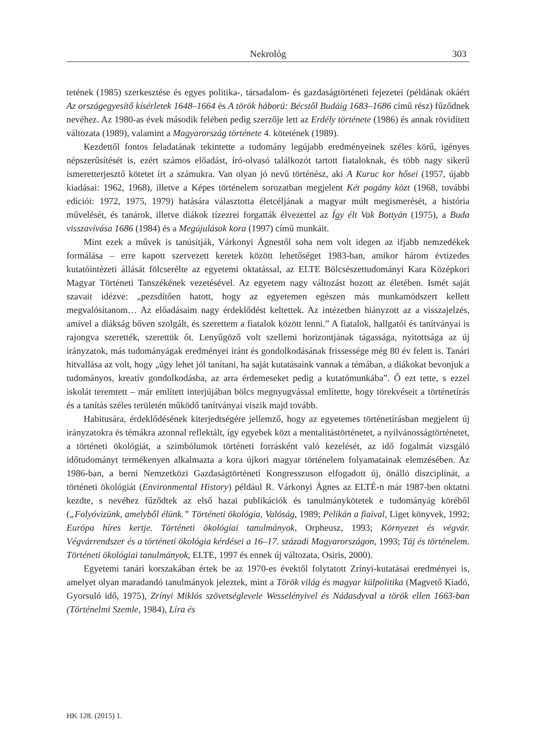Nekrológ 303
tetének (1985) szerkesztése és egyes politika-, társadalom- és gazdaságtörténeti fejezetei (példának okáért Az országegyesítő kísérletek 1648–1664 és A török háború: Bécstől Budáig 1683–1686 című rész) fűződnek nevéhez. Az 1980-as évek második felében pedig szerzője lett az Erdély története (1986) és annak rövidített változata (1989), valamint a Magyarország története 4. kötetének (1989).
Kezdettől fontos feladatának tekintette a tudomány legújabb eredményeinek széles körű, igényes népszerűsítését is, ezért számos előadást, író-olvasó találkozót tartott fiataloknak, és több nagy sikerű ismeretterjesztő kötetet írt a számukra. Van olyan jó nevű történész, aki A Kuruc kor hősei (1957, újabb kiadásai: 1962, 1968), illetve a Képes történelem sorozatban megjelent Két pogány közt (1968, további edíciói: 1972, 1975, 1979) hatására választotta életcéljának a magyar múlt megismerését, a história művelését, és tanárok, illetve diákok tízezrei forgatták élvezettel az Így élt Vak Bottyán (1975), a Buda visszavívása 1686 (1984) és a Megújulások kora (1997) című munkáit.
Mint ezek a művek is tanúsítják, Várkonyi Ágnestől soha nem volt idegen az ifjabb nemzedékek formálása – erre kapott szervezett keretek között lehetőséget 1983-ban, amikor három évtizedes kutatóintézeti állását fölcserélte az egyetemi oktatással, az ELTE Bölcsészettudományi Kara Középkori Magyar Történeti Tanszékének vezetésével. Az egyetem nagy változást hozott az életében. Ismét saját szavait idézve: „pezsdítően hatott, hogy az egyetemen egészen más munkamódszert kellett megvalósítanom… Az előadásaim nagy érdeklődést keltettek. Az intézetben hiányzott az a visszajelzés, amivel a diákság bőven szolgált, és szerettem a fiatalok között lenni.” A fiatalok, hallgatói és tanítványai is rajongva szerették, szerettük őt. Lenyűgöző volt szellemi horizontjának tágassága, nyitottsága az új irányzatok, más tudományágak eredményei iránt és gondolkodásának frissessége még 80 év felett is. Tanári hitvallása az volt, hogy „úgy lehet jól tanítani, ha saját kutatásaink vannak a témában, a diákokat bevonjuk a tudományos, kreatív gondolkodásba, az arra érdemeseket pedig a kutatómunkába”. Ő ezt tette, s ezzel iskolát teremtett – már említett interjújában bölcs megnyugvással említette, hogy törekvéseit a történetírás és a tanítás széles területén működő tanítványai viszik majd tovább.
Habitusára, érdeklődésének kiterjedtségére jellemző, hogy az egyetemes történetírásban megjelent új irányzatokra és témákra azonnal reflektált, így egyebek közt a mentalitástörténetet, a nyilvánosságtörténetet, a történeti ökológiát, a szimbólumok történeti forrásként való kezelését, az idő fogalmát vizsgáló időtudományt termékenyen alkalmazta a kora újkori magyar történelem folyamatainak elemzésében. Az 1986-ban, a berni Nemzetközi Gazdaságtörténeti Kongresszuson elfogadott új, önálló diszciplínát, a történeti ökológiát (Environmental History) például R. Várkonyi Ágnes az ELTÉ-n már 1987-ben oktatni kezdte, s nevéhez fűződtek az első hazai publikációk és tanulmánykötetek e tudományág köréből („Folyóvizünk, amelyből élünk.” Történeti ökológia, Valóság, 1989; Pelikán a fiaival, Liget könyvek, 1992; Európa híres kertje. Történeti ökológiai tanulmányok, Orpheusz, 1993; Környezet és végvár. Végvárrendszer és a történeti ökológia kérdései a 16–17. századi Magyarországon, 1993; Táj és történelem. Történeti ökológiai tanulmányok, ELTE, 1997 és ennek új változata, Osiris, 2000).
Egyetemi tanári korszakában értek be az 1970-es évektől folytatott Zrínyi-kutatásai eredményei is, amelyet olyan maradandó tanulmányok jeleztek, mint a Török világ és magyar külpolitika (Magvető Kiadó, Gyorsuló idő, 1975), Zrínyi Miklós szövetséglevele Wesselényivel és Nádasdyval a török ellen 1663-ban (Történelmi Szemle, 1984), Líra és
HK 128. (2015) 1.